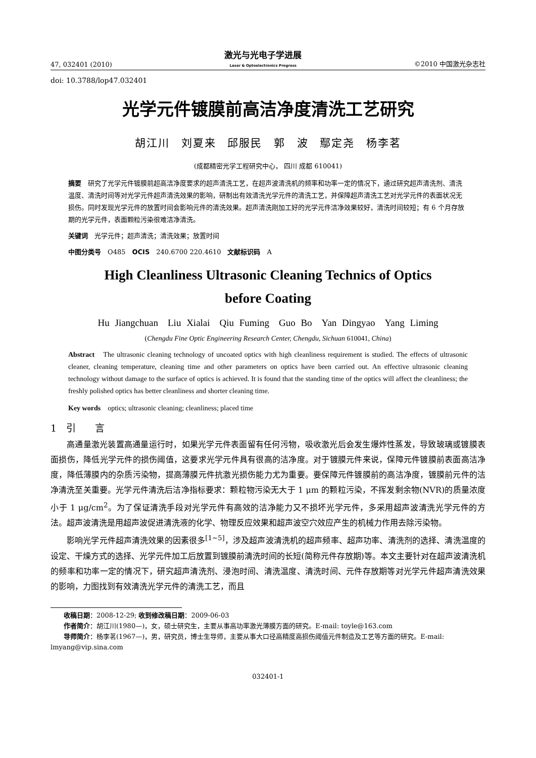47, 032401 (2010) 激光与光电子学进展
Laser & Optoelectronics Progress ©2010 中国激光杂志社
doi: 10.3788/lop47.032401
光学元件镀膜前高洁净度清洗工艺研究
胡江川 刘夏来 邱服民 郭 波 鄢定尧 杨李茗
(成都精密光学工程研究中心， 四川 成都 610041)
摘要　研究了光学元件镀膜前超高洁净度要求的超声清洗工艺，在超声波清洗机的频率和功率一定的情况下，通过研究超声清洗剂、清洗温度、清洗时间等对光学元件超声清洗效果的影响，研制出有效清洗光学元件的清洗工艺，并保障超声清洗工艺对光学元件的表面状况无损伤。同时发现光学元件的放置时间会影响元件的清洗效果。超声清洗刚加工好的光学元件洁净效果较好，清洗时间较短；有 6 个月存放期的光学元件，表面颗粒污染很难洁净清洗。
关键词　光学元件；超声清洗；清洗效果；放置时间
中图分类号　O485　OCIS　240.6700 220.4610　文献标识码　A
High Cleanliness Ultrasonic Cleaning Technics of Optics
before Coating
Hu Jiangchuan　Liu Xialai　Qiu Fuming　Guo Bo　Yan Dingyao　Yang Liming
(Chengdu Fine Optic Engineering Research Center, Chengdu, Sichuan 610041, China)
Abstract　The ultrasonic cleaning technology of uncoated optics with high cleanliness requirement is studied. The effects of ultrasonic cleaner, cleaning temperature, cleaning time and other parameters on optics have been carried out. An effective ultrasonic cleaning technology without damage to the surface of optics is achieved. It is found that the standing time of the optics will affect the cleanliness; the freshly polished optics has better cleanliness and shorter cleaning time.
Key words　optics; ultrasonic cleaning; cleanliness; placed time
1　引　　言
高通量激光装置高通量运行时，如果光学元件表面留有任何污物，吸收激光后会发生爆炸性蒸发，导致玻璃或镀膜表面损伤，降低光学元件的损伤阈值，这要求光学元件具有很高的洁净度。对于镀膜元件来说，保障元件镀膜前表面高洁净度，降低薄膜内的杂质污染物，提高薄膜元件抗激光损伤能力尤为重要。要保障元件镀膜前的高洁净度，镀膜前元件的洁净清洗至关重要。光学元件清洗后洁净指标要求：颗粒物污染无大于 1 μm 的颗粒污染，不挥发剩余物(NVR)的质量浓度小于 1 μg/cm<sup>2</sup>。为了保证清洗手段对光学元件有高效的洁净能力又不损坏光学元件，多采用超声波清洗光学元件的方法。超声波清洗是用超声波促进清洗液的化学、物理反应效果和超声波空穴效应产生的机械力作用去除污染物。
影响光学元件超声清洗效果的因素很多<sup>[1~5]</sup>，涉及超声波清洗机的超声频率、超声功率、清洗剂的选择、清洗温度的设定、干燥方式的选择、光学元件加工后放置到镀膜前清洗时间的长短(简称元件存放期)等。本文主要针对在超声波清洗机的频率和功率一定的情况下，研究超声清洗剂、浸泡时间、清洗温度、清洗时间、元件存放期等对光学元件超声清洗效果的影响，力图找到有效清洗光学元件的清洗工艺，而且
收稿日期：2008-12-29; 收到修改稿日期：2009-06-03
作者简介：胡江川(1980—)，女，硕士研究生，主要从事高功率激光薄膜方面的研究。E-mail: toyle@163.com
导师简介：杨李茗(1967—)，男，研究员，博士生导师，主要从事大口径高精度高损伤阈值元件制造及工艺等方面的研究。E-mail: lmyang@vip.sina.com
032401-1